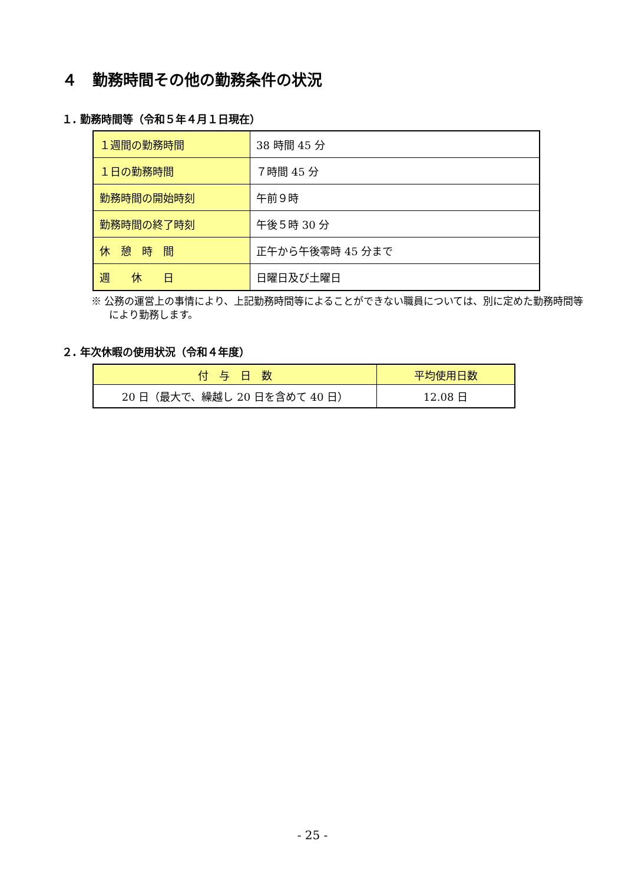４　勤務時間その他の勤務条件の状況
１. 勤務時間等（令和５年４月１日現在）
| １週間の勤務時間 | 38 時間 45 分 |
| １日の勤務時間 | ７時間 45 分 |
| 勤務時間の開始時刻 | 午前９時 |
| 勤務時間の終了時刻 | 午後５時 30 分 |
| 休 憩 時 間 | 正午から午後零時 45 分まで |
| 週 休 日 | 日曜日及び土曜日 |
※ 公務の運営上の事情により、上記勤務時間等によることができない職員については、別に定めた勤務時間等により勤務します。
２. 年次休暇の使用状況（令和４年度）
| 付 与 日 数 | 平均使用日数 |
| --- | --- |
| 20 日（最大で、繰越し 20 日を含めて 40 日） | 12.08 日 |
- 25 -